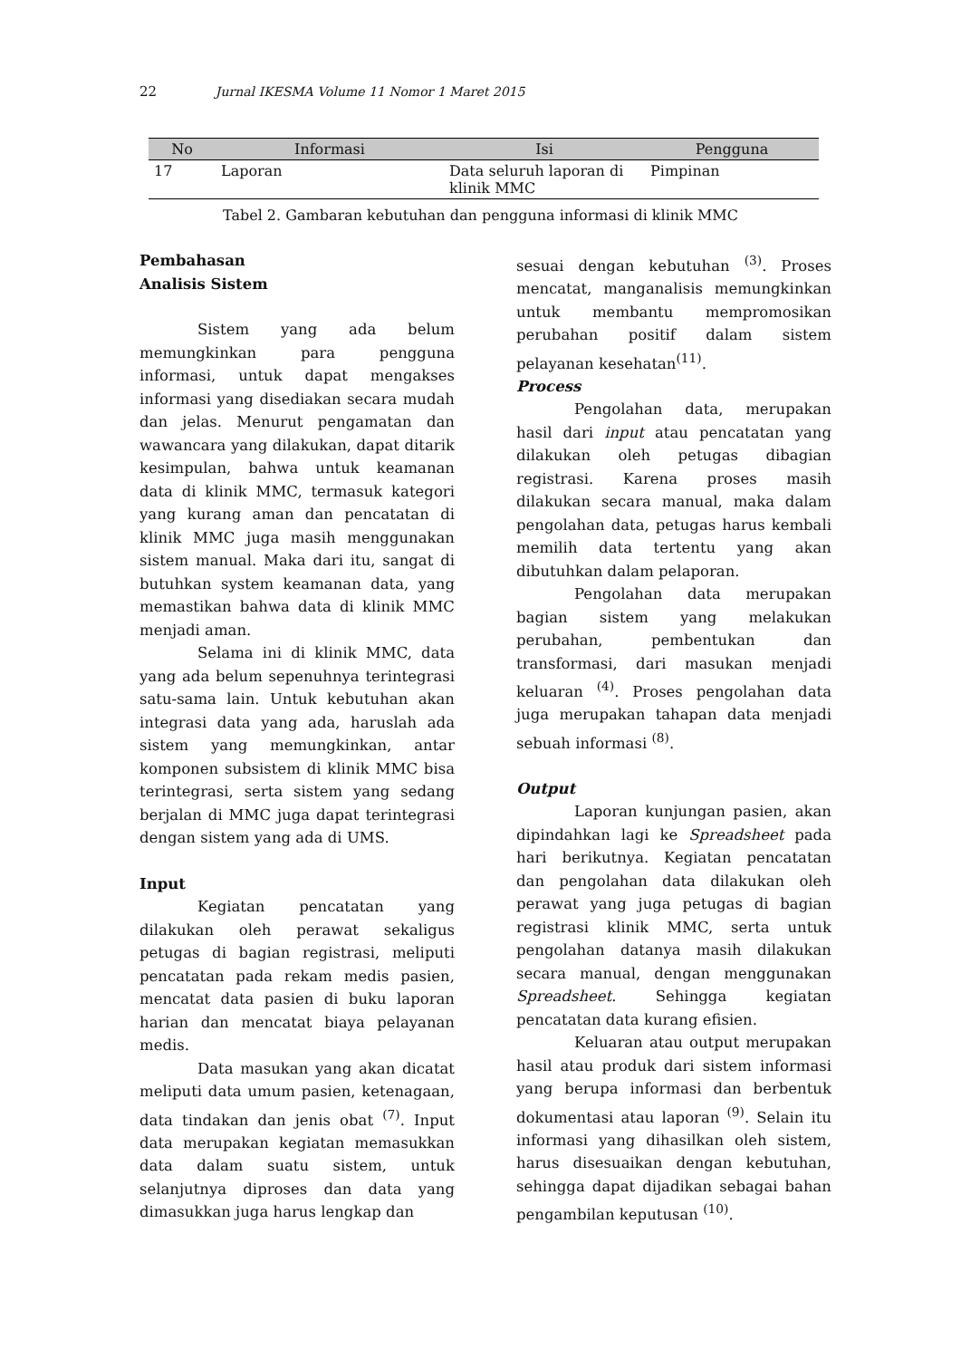22 Jurnal IKESMA Volume 11 Nomor 1 Maret 2015
| No | Informasi | Isi | Pengguna |
| --- | --- | --- | --- |
| 17 | Laporan | Data seluruh laporan di klinik MMC | Pimpinan |
Tabel 2. Gambaran kebutuhan dan pengguna informasi di klinik MMC
Pembahasan
Analisis Sistem
Sistem yang ada belum memungkinkan para pengguna informasi, untuk dapat mengakses informasi yang disediakan secara mudah dan jelas. Menurut pengamatan dan wawancara yang dilakukan, dapat ditarik kesimpulan, bahwa untuk keamanan data di klinik MMC, termasuk kategori yang kurang aman dan pencatatan di klinik MMC juga masih menggunakan sistem manual. Maka dari itu, sangat di butuhkan system keamanan data, yang memastikan bahwa data di klinik MMC menjadi aman.
Selama ini di klinik MMC, data yang ada belum sepenuhnya terintegrasi satu-sama lain. Untuk kebutuhan akan integrasi data yang ada, haruslah ada sistem yang memungkinkan, antar komponen subsistem di klinik MMC bisa terintegrasi, serta sistem yang sedang berjalan di MMC juga dapat terintegrasi dengan sistem yang ada di UMS.
Input
Kegiatan pencatatan yang dilakukan oleh perawat sekaligus petugas di bagian registrasi, meliputi pencatatan pada rekam medis pasien, mencatat data pasien di buku laporan harian dan mencatat biaya pelayanan medis.
Data masukan yang akan dicatat meliputi data umum pasien, ketenagaan, data tindakan dan jenis obat <sup>(7)</sup>. Input data merupakan kegiatan memasukkan data dalam suatu sistem, untuk selanjutnya diproses dan data yang dimasukkan juga harus lengkap dan
sesuai dengan kebutuhan <sup>(3)</sup>. Proses mencatat, manganalisis memungkinkan untuk membantu mempromosikan perubahan positif dalam sistem pelayanan kesehatan<sup>(11)</sup>.
Process
Pengolahan data, merupakan hasil dari input atau pencatatan yang dilakukan oleh petugas dibagian registrasi. Karena proses masih dilakukan secara manual, maka dalam pengolahan data, petugas harus kembali memilih data tertentu yang akan dibutuhkan dalam pelaporan.
Pengolahan data merupakan bagian sistem yang melakukan perubahan, pembentukan dan transformasi, dari masukan menjadi keluaran <sup>(4)</sup>. Proses pengolahan data juga merupakan tahapan data menjadi sebuah informasi <sup>(8)</sup>.
Output
Laporan kunjungan pasien, akan dipindahkan lagi ke Spreadsheet pada hari berikutnya. Kegiatan pencatatan dan pengolahan data dilakukan oleh perawat yang juga petugas di bagian registrasi klinik MMC, serta untuk pengolahan datanya masih dilakukan secara manual, dengan menggunakan Spreadsheet. Sehingga kegiatan pencatatan data kurang efisien.
Keluaran atau output merupakan hasil atau produk dari sistem informasi yang berupa informasi dan berbentuk dokumentasi atau laporan <sup>(9)</sup>. Selain itu informasi yang dihasilkan oleh sistem, harus disesuaikan dengan kebutuhan, sehingga dapat dijadikan sebagai bahan pengambilan keputusan <sup>(10)</sup>.